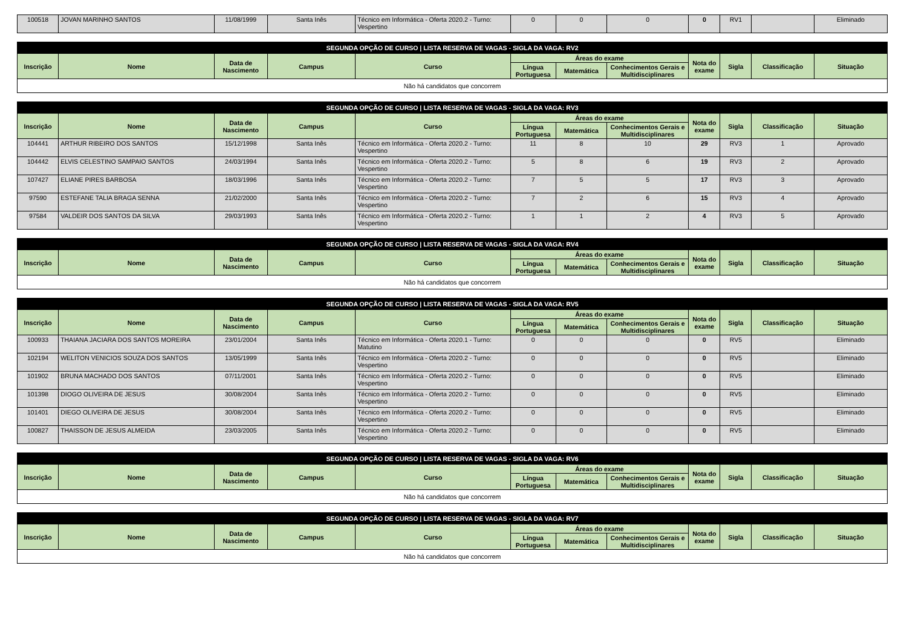| 100518 | JOVAN MARINHO SANTOS | 11/08/1999 | Santa Inês | Técnico em Informática - Oferta 2020.2 - Turno: Vespertino | 0 | 0 | 0 | 0 | RV1 | | Eliminado |
| SEGUNDA OPÇÃO DE CURSO / LISTA RESERVA DE VAGAS - SIGLA DA VAGA: RV2 | | | | | | | | | | | |
| --- | --- | --- | --- | --- | --- | --- | --- | --- | --- | --- | --- |
| Inscrição | Nome | Data de Nascimento | Campus | Curso | Áreas do exame | | | Nota do exame | Sigla | Classificação | Situação |
| | | | | | Língua Portuguesa | Matemática | Conhecimentos Gerais e Multidisciplinares | | | | |
| Não há candidatos que concorrem | | | | | | | | | | | |
| SEGUNDA OPÇÃO DE CURSO / LISTA RESERVA DE VAGAS - SIGLA DA VAGA: RV3 | | | | | | | | | | | |
| --- | --- | --- | --- | --- | --- | --- | --- | --- | --- | --- | --- |
| Inscrição | Nome | Data de Nascimento | Campus | Curso | Áreas do exame | | | Nota do exame | Sigla | Classificação | Situação |
| | | | | | Língua Portuguesa | Matemática | Conhecimentos Gerais e Multidisciplinares | | | | |
| 104441 | ARTHUR RIBEIRO DOS SANTOS | 15/12/1998 | Santa Inês | Técnico em Informática - Oferta 2020.2 - Turno: Vespertino | 11 | 8 | 10 | 29 | RV3 | 1 | Aprovado |
| 104442 | ELVIS CELESTINO SAMPAIO SANTOS | 24/03/1994 | Santa Inês | Técnico em Informática - Oferta 2020.2 - Turno: Vespertino | 5 | 8 | 6 | 19 | RV3 | 2 | Aprovado |
| 107427 | ELIANE PIRES BARBOSA | 18/03/1996 | Santa Inês | Técnico em Informática - Oferta 2020.2 - Turno: Vespertino | 7 | 5 | 5 | 17 | RV3 | 3 | Aprovado |
| 97590 | ESTEFANE TALIA BRAGA SENNA | 21/02/2000 | Santa Inês | Técnico em Informática - Oferta 2020.2 - Turno: Vespertino | 7 | 2 | 6 | 15 | RV3 | 4 | Aprovado |
| 97584 | VALDEIR DOS SANTOS DA SILVA | 29/03/1993 | Santa Inês | Técnico em Informática - Oferta 2020.2 - Turno: Vespertino | 1 | 1 | 2 | 4 | RV3 | 5 | Aprovado |
| SEGUNDA OPÇÃO DE CURSO / LISTA RESERVA DE VAGAS - SIGLA DA VAGA: RV4 | | | | | | | | | | | |
| --- | --- | --- | --- | --- | --- | --- | --- | --- | --- | --- | --- |
| Inscrição | Nome | Data de Nascimento | Campus | Curso | Áreas do exame | | | Nota do exame | Sigla | Classificação | Situação |
| | | | | | Língua Portuguesa | Matemática | Conhecimentos Gerais e Multidisciplinares | | | | |
| Não há candidatos que concorrem | | | | | | | | | | | |
| SEGUNDA OPÇÃO DE CURSO / LISTA RESERVA DE VAGAS - SIGLA DA VAGA: RV5 | | | | | | | | | | | |
| --- | --- | --- | --- | --- | --- | --- | --- | --- | --- | --- | --- |
| Inscrição | Nome | Data de Nascimento | Campus | Curso | Áreas do exame | | | Nota do exame | Sigla | Classificação | Situação |
| | | | | | Língua Portuguesa | Matemática | Conhecimentos Gerais e Multidisciplinares | | | | |
| 100933 | THAIANA JACIARA DOS SANTOS MOREIRA | 23/01/2004 | Santa Inês | Técnico em Informática - Oferta 2020.1 - Turno: Matutino | 0 | 0 | 0 | 0 | RV5 | | Eliminado |
| 102194 | WELITON VENICIOS SOUZA DOS SANTOS | 13/05/1999 | Santa Inês | Técnico em Informática - Oferta 2020.2 - Turno: Vespertino | 0 | 0 | 0 | 0 | RV5 | | Eliminado |
| 101902 | BRUNA MACHADO DOS SANTOS | 07/11/2001 | Santa Inês | Técnico em Informática - Oferta 2020.2 - Turno: Vespertino | 0 | 0 | 0 | 0 | RV5 | | Eliminado |
| 101398 | DIOGO OLIVEIRA DE JESUS | 30/08/2004 | Santa Inês | Técnico em Informática - Oferta 2020.2 - Turno: Vespertino | 0 | 0 | 0 | 0 | RV5 | | Eliminado |
| 101401 | DIEGO OLIVEIRA DE JESUS | 30/08/2004 | Santa Inês | Técnico em Informática - Oferta 2020.2 - Turno: Vespertino | 0 | 0 | 0 | 0 | RV5 | | Eliminado |
| 100827 | THAISSON DE JESUS ALMEIDA | 23/03/2005 | Santa Inês | Técnico em Informática - Oferta 2020.2 - Turno: Vespertino | 0 | 0 | 0 | 0 | RV5 | | Eliminado |
| SEGUNDA OPÇÃO DE CURSO / LISTA RESERVA DE VAGAS - SIGLA DA VAGA: RV6 | | | | | | | | | | | |
| --- | --- | --- | --- | --- | --- | --- | --- | --- | --- | --- | --- |
| Inscrição | Nome | Data de Nascimento | Campus | Curso | Áreas do exame | | | Nota do exame | Sigla | Classificação | Situação |
| | | | | | Língua Portuguesa | Matemática | Conhecimentos Gerais e Multidisciplinares | | | | |
| Não há candidatos que concorrem | | | | | | | | | | | |
| SEGUNDA OPÇÃO DE CURSO / LISTA RESERVA DE VAGAS - SIGLA DA VAGA: RV7 | | | | | | | | | | | |
| --- | --- | --- | --- | --- | --- | --- | --- | --- | --- | --- | --- |
| Inscrição | Nome | Data de Nascimento | Campus | Curso | Áreas do exame | | | Nota do exame | Sigla | Classificação | Situação |
| | | | | | Língua Portuguesa | Matemática | Conhecimentos Gerais e Multidisciplinares | | | | |
| Não há candidatos que concorrem | | | | | | | | | | | |